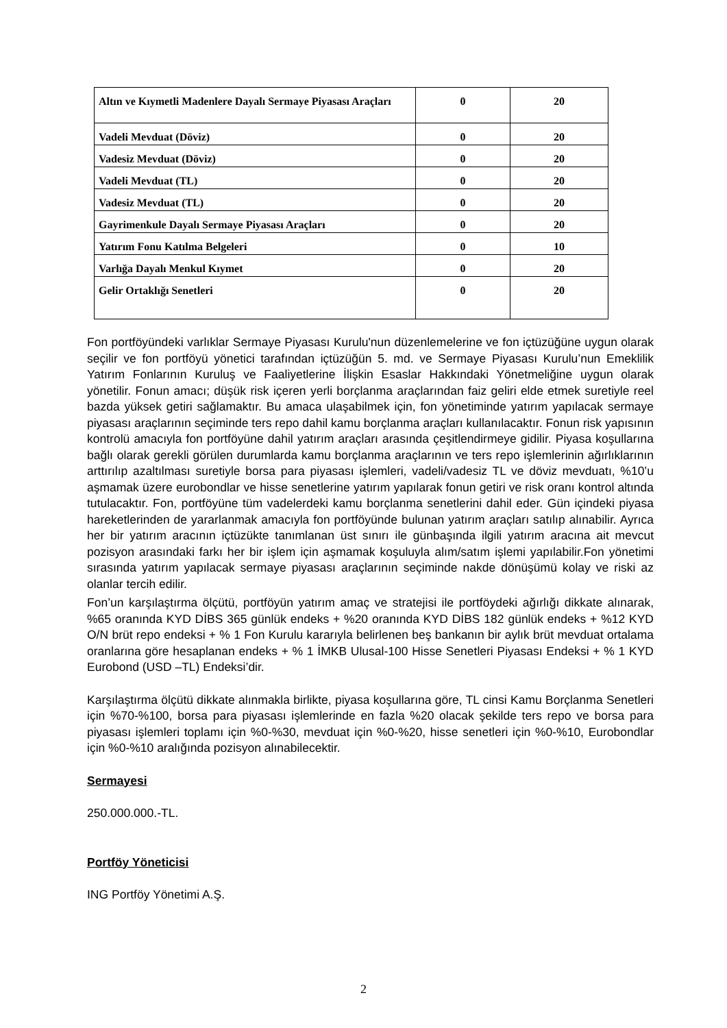| Altın ve Kıymetli Madenlere Dayalı Sermaye Piyasası Araçları | 0 | 20 |
| Vadeli Mevduat (Döviz) | 0 | 20 |
| Vadesiz Mevduat (Döviz) | 0 | 20 |
| Vadeli Mevduat (TL) | 0 | 20 |
| Vadesiz Mevduat (TL) | 0 | 20 |
| Gayrimenkule Dayalı Sermaye Piyasası Araçları | 0 | 20 |
| Yatırım Fonu Katılma Belgeleri | 0 | 10 |
| Varlığa Dayalı Menkul Kıymet | 0 | 20 |
| Gelir Ortaklığı Senetleri | 0 | 20 |
Fon portföyündeki varlıklar Sermaye Piyasası Kurulu'nun düzenlemelerine ve fon içtüzüğüne uygun olarak seçilir ve fon portföyü yönetici tarafından içtüzüğün 5. md. ve Sermaye Piyasası Kurulu’nun Emeklilik Yatırım Fonlarının Kuruluş ve Faaliyetlerine İlişkin Esaslar Hakkındaki Yönetmeliğine uygun olarak yönetilir. Fonun amacı; düşük risk içeren yerli borçlanma araçlarından faiz geliri elde etmek suretiyle reel bazda yüksek getiri sağlamaktır. Bu amaca ulaşabilmek için, fon yönetiminde yatırım yapılacak sermaye piyasası araçlarının seçiminde ters repo dahil kamu borçlanma araçları kullanılacaktır. Fonun risk yapısının kontrolü amacıyla fon portföyüne dahil yatırım araçları arasında çeşitlendirmeye gidilir. Piyasa koşullarına bağlı olarak gerekli görülen durumlarda kamu borçlanma araçlarının ve ters repo işlemlerinin ağırlıklarının arttırılıp azaltılması suretiyle borsa para piyasası işlemleri, vadeli/vadesiz TL ve döviz mevduatı, %10’u aşmamak üzere eurobondlar ve hisse senetlerine yatırım yapılarak fonun getiri ve risk oranı kontrol altında tutulacaktır. Fon, portföyüne tüm vadelerdeki kamu borçlanma senetlerini dahil eder. Gün içindeki piyasa hareketlerinden de yararlanmak amacıyla fon portföyünde bulunan yatırım araçları satılıp alınabilir. Ayrıca her bir yatırım aracının içtüzükte tanımlanan üst sınırı ile günbaşında ilgili yatırım aracına ait mevcut pozisyon arasındaki farkı her bir işlem için aşmamak koşuluyla alım/satım işlemi yapılabilir.Fon yönetimi sırasında yatırım yapılacak sermaye piyasası araçlarının seçiminde nakde dönüşümü kolay ve riski az olanlar tercih edilir.
Fon’un karşılaştırma ölçütü, portföyün yatırım amaç ve stratejisi ile portföydeki ağırlığı dikkate alınarak, %65 oranında KYD DİBS 365 günlük endeks + %20 oranında KYD DİBS 182 günlük endeks + %12 KYD O/N brüt repo endeksi + % 1 Fon Kurulu kararıyla belirlenen beş bankanın bir aylık brüt mevduat ortalama oranlarına göre hesaplanan endeks + % 1 İMKB Ulusal-100 Hisse Senetleri Piyasası Endeksi + % 1 KYD Eurobond (USD –TL) Endeksi’dir.
Karşılaştırma ölçütü dikkate alınmakla birlikte, piyasa koşullarına göre, TL cinsi Kamu Borçlanma Senetleri için %70-%100, borsa para piyasası işlemlerinde en fazla %20 olacak şekilde ters repo ve borsa para piyasası işlemleri toplamı için %0-%30, mevduat için %0-%20, hisse senetleri için %0-%10, Eurobondlar için %0-%10 aralığında pozisyon alınabilecektir.
Sermayesi
250.000.000.-TL.
Portföy Yöneticisi
ING Portföy Yönetimi A.Ş.
2